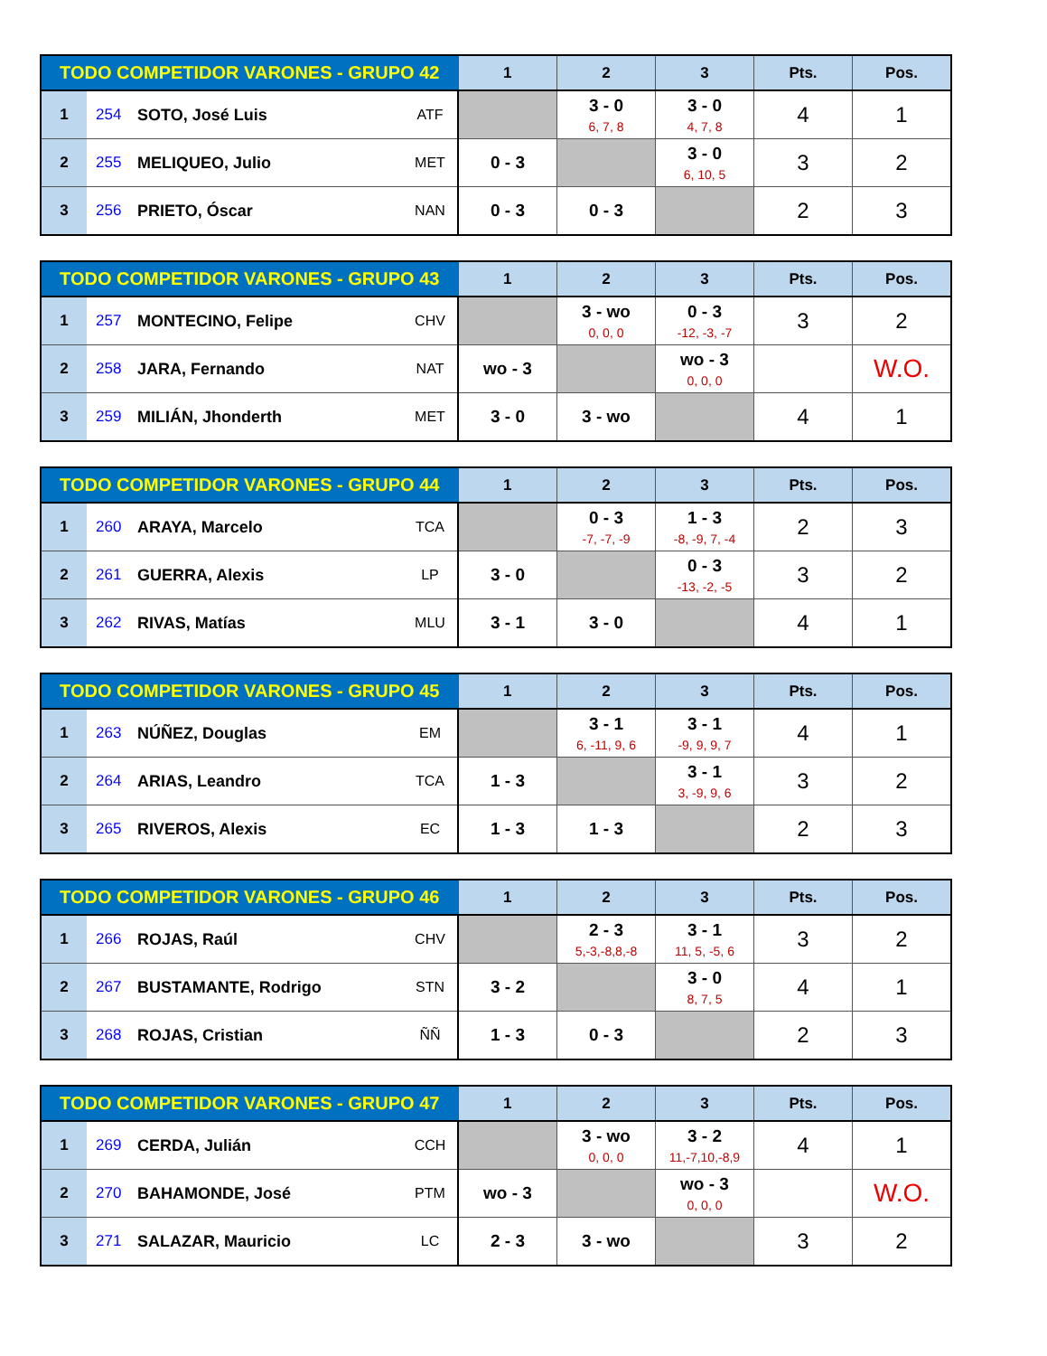| TODO COMPETIDOR VARONES - GRUPO 42 | | | | 1 | 2 | 3 | Pts. | Pos. |
| --- | --- | --- | --- | --- | --- | --- | --- | --- |
| 1 | 254 | SOTO, José Luis | ATF | | 3 - 0 6, 7, 8 | 3 - 0 4, 7, 8 | 4 | 1 |
| 2 | 255 | MELIQUEO, Julio | MET | 0 - 3 | | 3 - 0 6, 10, 5 | 3 | 2 |
| 3 | 256 | PRIETO, Óscar | NAN | 0 - 3 | 0 - 3 | | 2 | 3 |
| TODO COMPETIDOR VARONES - GRUPO 43 | | | | 1 | 2 | 3 | Pts. | Pos. |
| --- | --- | --- | --- | --- | --- | --- | --- | --- |
| 1 | 257 | MONTECINO, Felipe | CHV | | 3 - wo 0, 0, 0 | 0 - 3 -12, -3, -7 | 3 | 2 |
| 2 | 258 | JARA, Fernando | NAT | wo - 3 | | wo - 3 0, 0, 0 | | W.O. |
| 3 | 259 | MILIÁN, Jhonderth | MET | 3 - 0 | 3 - wo | | 4 | 1 |
| TODO COMPETIDOR VARONES - GRUPO 44 | | | | 1 | 2 | 3 | Pts. | Pos. |
| --- | --- | --- | --- | --- | --- | --- | --- | --- |
| 1 | 260 | ARAYA, Marcelo | TCA | | 0 - 3 -7, -7, -9 | 1 - 3 -8, -9, 7, -4 | 2 | 3 |
| 2 | 261 | GUERRA, Alexis | LP | 3 - 0 | | 0 - 3 -13, -2, -5 | 3 | 2 |
| 3 | 262 | RIVAS, Matías | MLU | 3 - 1 | 3 - 0 | | 4 | 1 |
| TODO COMPETIDOR VARONES - GRUPO 45 | | | | 1 | 2 | 3 | Pts. | Pos. |
| --- | --- | --- | --- | --- | --- | --- | --- | --- |
| 1 | 263 | NÚÑEZ, Douglas | EM | | 3 - 1 6, -11, 9, 6 | 3 - 1 -9, 9, 9, 7 | 4 | 1 |
| 2 | 264 | ARIAS, Leandro | TCA | 1 - 3 | | 3 - 1 3, -9, 9, 6 | 3 | 2 |
| 3 | 265 | RIVEROS, Alexis | EC | 1 - 3 | 1 - 3 | | 2 | 3 |
| TODO COMPETIDOR VARONES - GRUPO 46 | | | | 1 | 2 | 3 | Pts. | Pos. |
| --- | --- | --- | --- | --- | --- | --- | --- | --- |
| 1 | 266 | ROJAS, Raúl | CHV | | 2 - 3 5,-3,-8,8,-8 | 3 - 1 11, 5, -5, 6 | 3 | 2 |
| 2 | 267 | BUSTAMANTE, Rodrigo | STN | 3 - 2 | | 3 - 0 8, 7, 5 | 4 | 1 |
| 3 | 268 | ROJAS, Cristian | ÑÑ | 1 - 3 | 0 - 3 | | 2 | 3 |
| TODO COMPETIDOR VARONES - GRUPO 47 | | | | 1 | 2 | 3 | Pts. | Pos. |
| --- | --- | --- | --- | --- | --- | --- | --- | --- |
| 1 | 269 | CERDA, Julián | CCH | | 3 - wo 0, 0, 0 | 3 - 2 11,-7,10,-8,9 | 4 | 1 |
| 2 | 270 | BAHAMONDE, José | PTM | wo - 3 | | wo - 3 0, 0, 0 | | W.O. |
| 3 | 271 | SALAZAR, Mauricio | LC | 2 - 3 | 3 - wo | | 3 | 2 |